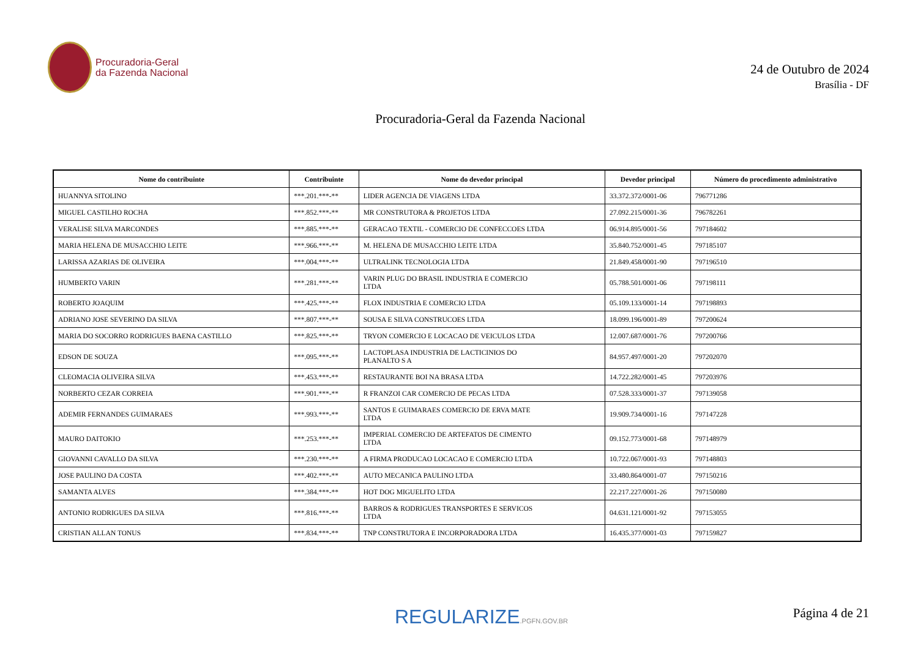Procuradoria-Geral
da Fazenda Nacional
24 de Outubro de 2024
Brasília - DF
Procuradoria-Geral da Fazenda Nacional
| Nome do contribuinte | Contribuinte | Nome do devedor principal | Devedor principal | Número do procedimento administrativo |
| --- | --- | --- | --- | --- |
| HUANNYA SITOLINO | ***.201.***-** | LIDER AGENCIA DE VIAGENS LTDA | 33.372.372/0001-06 | 796771286 |
| MIGUEL CASTILHO ROCHA | ***.852.***-** | MR CONSTRUTORA & PROJETOS LTDA | 27.092.215/0001-36 | 796782261 |
| VERALISE SILVA MARCONDES | ***.885.***-** | GERACAO TEXTIL - COMERCIO DE CONFECCOES LTDA | 06.914.895/0001-56 | 797184602 |
| MARIA HELENA DE MUSACCHIO LEITE | ***.966.***-** | M. HELENA DE MUSACCHIO LEITE LTDA | 35.840.752/0001-45 | 797185107 |
| LARISSA AZARIAS DE OLIVEIRA | ***.004.***-** | ULTRALINK TECNOLOGIA LTDA | 21.849.458/0001-90 | 797196510 |
| HUMBERTO VARIN | ***.281.***-** | VARIN PLUG DO BRASIL INDUSTRIA E COMERCIO LTDA | 05.788.501/0001-06 | 797198111 |
| ROBERTO JOAQUIM | ***.425.***-** | FLOX INDUSTRIA E COMERCIO LTDA | 05.109.133/0001-14 | 797198893 |
| ADRIANO JOSE SEVERINO DA SILVA | ***.807.***-** | SOUSA E SILVA CONSTRUCOES LTDA | 18.099.196/0001-89 | 797200624 |
| MARIA DO SOCORRO RODRIGUES BAENA CASTILLO | ***.825.***-** | TRYON COMERCIO E LOCACAO DE VEICULOS LTDA | 12.007.687/0001-76 | 797200766 |
| EDSON DE SOUZA | ***.095.***-** | LACTOPLASA INDUSTRIA DE LACTICINIOS DO PLANALTO S A | 84.957.497/0001-20 | 797202070 |
| CLEOMACIA OLIVEIRA SILVA | ***.453.***-** | RESTAURANTE BOI NA BRASA LTDA | 14.722.282/0001-45 | 797203976 |
| NORBERTO CEZAR CORREIA | ***.901.***-** | R FRANZOI CAR COMERCIO DE PECAS LTDA | 07.528.333/0001-37 | 797139058 |
| ADEMIR FERNANDES GUIMARAES | ***.993.***-** | SANTOS E GUIMARAES COMERCIO DE ERVA MATE LTDA | 19.909.734/0001-16 | 797147228 |
| MAURO DAITOKIO | ***.253.***-** | IMPERIAL COMERCIO DE ARTEFATOS DE CIMENTO LTDA | 09.152.773/0001-68 | 797148979 |
| GIOVANNI CAVALLO DA SILVA | ***.230.***-** | A FIRMA PRODUCAO LOCACAO E COMERCIO LTDA | 10.722.067/0001-93 | 797148803 |
| JOSE PAULINO DA COSTA | ***.402.***-** | AUTO MECANICA PAULINO LTDA | 33.480.864/0001-07 | 797150216 |
| SAMANTA ALVES | ***.384.***-** | HOT DOG MIGUELITO LTDA | 22.217.227/0001-26 | 797150080 |
| ANTONIO RODRIGUES DA SILVA | ***.816.***-** | BARROS & RODRIGUES TRANSPORTES E SERVICOS LTDA | 04.631.121/0001-92 | 797153055 |
| CRISTIAN ALLAN TONUS | ***.834.***-** | TNP CONSTRUTORA E INCORPORADORA LTDA | 16.435.377/0001-03 | 797159827 |
REGULARIZE.PGFN.GOV.BR
Página 4 de 21